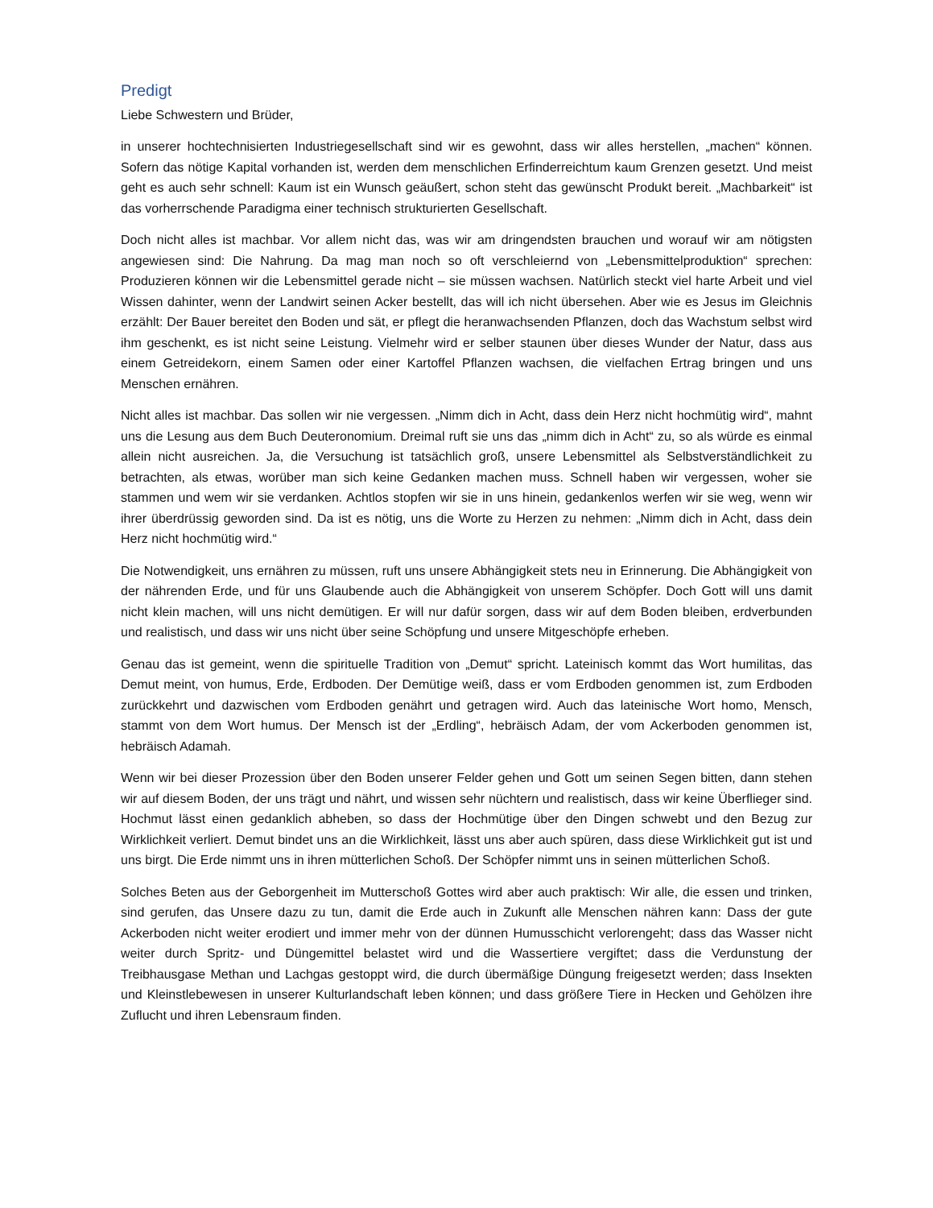Predigt
Liebe Schwestern und Brüder,
in unserer hochtechnisierten Industriegesellschaft sind wir es gewohnt, dass wir alles herstellen, „machen“ können. Sofern das nötige Kapital vorhanden ist, werden dem menschlichen Erfinderreichtum kaum Grenzen gesetzt. Und meist geht es auch sehr schnell: Kaum ist ein Wunsch geäußert, schon steht das gewünscht Produkt bereit. „Machbarkeit“ ist das vorherrschende Paradigma einer technisch strukturierten Gesellschaft.
Doch nicht alles ist machbar. Vor allem nicht das, was wir am dringendsten brauchen und worauf wir am nötigsten angewiesen sind: Die Nahrung. Da mag man noch so oft verschleiernd von „Lebensmittelproduktion“ sprechen: Produzieren können wir die Lebensmittel gerade nicht – sie müssen wachsen. Natürlich steckt viel harte Arbeit und viel Wissen dahinter, wenn der Landwirt seinen Acker bestellt, das will ich nicht übersehen. Aber wie es Jesus im Gleichnis erzählt: Der Bauer bereitet den Boden und sät, er pflegt die heranwachsenden Pflanzen, doch das Wachstum selbst wird ihm geschenkt, es ist nicht seine Leistung. Vielmehr wird er selber staunen über dieses Wunder der Natur, dass aus einem Getreidekorn, einem Samen oder einer Kartoffel Pflanzen wachsen, die vielfachen Ertrag bringen und uns Menschen ernähren.
Nicht alles ist machbar. Das sollen wir nie vergessen. „Nimm dich in Acht, dass dein Herz nicht hochmütig wird“, mahnt uns die Lesung aus dem Buch Deuteronomium. Dreimal ruft sie uns das „nimm dich in Acht“ zu, so als würde es einmal allein nicht ausreichen. Ja, die Versuchung ist tatsächlich groß, unsere Lebensmittel als Selbstverständlichkeit zu betrachten, als etwas, worüber man sich keine Gedanken machen muss. Schnell haben wir vergessen, woher sie stammen und wem wir sie verdanken. Achtlos stopfen wir sie in uns hinein, gedankenlos werfen wir sie weg, wenn wir ihrer überdrüssig geworden sind. Da ist es nötig, uns die Worte zu Herzen zu nehmen: „Nimm dich in Acht, dass dein Herz nicht hochmütig wird.“
Die Notwendigkeit, uns ernähren zu müssen, ruft uns unsere Abhängigkeit stets neu in Erinnerung. Die Abhängigkeit von der nährenden Erde, und für uns Glaubende auch die Abhängigkeit von unserem Schöpfer. Doch Gott will uns damit nicht klein machen, will uns nicht demütigen. Er will nur dafür sorgen, dass wir auf dem Boden bleiben, erdverbunden und realistisch, und dass wir uns nicht über seine Schöpfung und unsere Mitgeschöpfe erheben.
Genau das ist gemeint, wenn die spirituelle Tradition von „Demut“ spricht. Lateinisch kommt das Wort humilitas, das Demut meint, von humus, Erde, Erdboden. Der Demütige weiß, dass er vom Erdboden genommen ist, zum Erdboden zurückkehrt und dazwischen vom Erdboden genährt und getragen wird. Auch das lateinische Wort homo, Mensch, stammt von dem Wort humus. Der Mensch ist der „Erdling“, hebräisch Adam, der vom Ackerboden genommen ist, hebräisch Adamah.
Wenn wir bei dieser Prozession über den Boden unserer Felder gehen und Gott um seinen Segen bitten, dann stehen wir auf diesem Boden, der uns trägt und nährt, und wissen sehr nüchtern und realistisch, dass wir keine Überflieger sind. Hochmut lässt einen gedanklich abheben, so dass der Hochmütige über den Dingen schwebt und den Bezug zur Wirklichkeit verliert. Demut bindet uns an die Wirklichkeit, lässt uns aber auch spüren, dass diese Wirklichkeit gut ist und uns birgt. Die Erde nimmt uns in ihren mütterlichen Schoß. Der Schöpfer nimmt uns in seinen mütterlichen Schoß.
Solches Beten aus der Geborgenheit im Mutterschoß Gottes wird aber auch praktisch: Wir alle, die essen und trinken, sind gerufen, das Unsere dazu zu tun, damit die Erde auch in Zukunft alle Menschen nähren kann: Dass der gute Ackerboden nicht weiter erodiert und immer mehr von der dünnen Humusschicht verlorengeht; dass das Wasser nicht weiter durch Spritz- und Düngemittel belastet wird und die Wassertiere vergiftet; dass die Verdunstung der Treibhausgase Methan und Lachgas gestoppt wird, die durch übermäßige Düngung freigesetzt werden; dass Insekten und Kleinstlebewesen in unserer Kulturlandschaft leben können; und dass größere Tiere in Hecken und Gehölzen ihre Zuflucht und ihren Lebensraum finden.